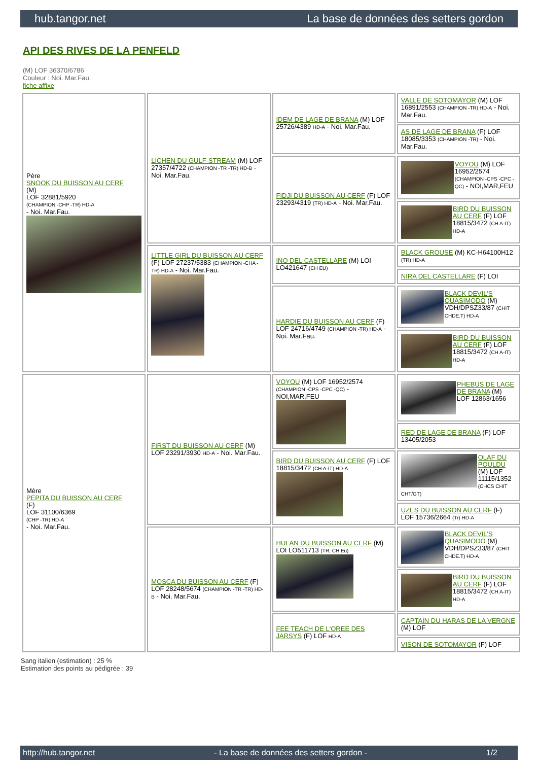hub.tangor.net La base de données des setters gordon
API DES RIVES DE LA PENFELD
(M) LOF 36370/6786
Couleur : Noi. Mar.Fau.
fiche affixe
| Père SNOOK DU BUISSON AU CERF (M) LOF 32881/5920 (CHAMPION -CHP -TR) HD-A - Noi. Mar.Fau. | LICHEN DU GULF-STREAM (M) LOF 27357/4722 (CHAMPION -TR -TR) HD-B - Noi. Mar.Fau. | IDEM DE LAGE DE BRANA (M) LOF 25726/4389 HD-A - Noi. Mar.Fau. | VALLE DE SOTOMAYOR (M) LOF 16891/2553 (CHAMPION -TR) HD-A - Noi. Mar.Fau. |
| | | | AS DE LAGE DE BRANA (F) LOF 18085/3353 (CHAMPION -TR) - Noi. Mar.Fau. |
| | | FIDJI DU BUISSON AU CERF (F) LOF 23293/4319 (TR) HD-A - Noi. Mar.Fau. | VOYOU (M) LOF 16952/2574 (CHAMPION -CPS -CPC -QC) - NOI,MAR,FEU |
| | | | BIRD DU BUISSON AU CERF (F) LOF 18815/3472 (CH A-IT) HD-A |
| | LITTLE GIRL DU BUISSON AU CERF (F) LOF 27237/5383 (CHAMPION -CHA -TR) HD-A - Noi. Mar.Fau. | INO DEL CASTELLARE (M) LOI LO421647 (CH EU) | BLACK GROUSE (M) KC-H64100H12 (TR) HD-A |
| | | | NIRA DEL CASTELLARE (F) LOI |
| | | HARDIE DU BUISSON AU CERF (F) LOF 24716/4749 (CHAMPION -TR) HD-A - Noi. Mar.Fau. | BLACK DEVIL'S QUASIMODO (M) VDH/DPSZ33/87 (CHIT CHDE.T) HD-A |
| | | | BIRD DU BUISSON AU CERF (F) LOF 18815/3472 (CH A-IT) HD-A |
| Mère PEPITA DU BUISSON AU CERF (F) LOF 31100/6369 (CHP -TR) HD-A - Noi. Mar.Fau. | FIRST DU BUISSON AU CERF (M) LOF 23291/3930 HD-A - Noi. Mar.Fau. | VOYOU (M) LOF 16952/2574 (CHAMPION -CPS -CPC -QC) - NOI,MAR,FEU | PHEBUS DE LAGE DE BRANA (M) LOF 12863/1656 |
| | | | RED DE LAGE DE BRANA (F) LOF 13405/2053 |
| | | BIRD DU BUISSON AU CERF (F) LOF 18815/3472 (CH A-IT) HD-A | OLAF DU POULDU (M) LOF 11115/1352 (CHCS CHIT CHT/GT) |
| | | | UZES DU BUISSON AU CERF (F) LOF 15736/2664 (Tr) HD-A |
| | MOSCA DU BUISSON AU CERF (F) LOF 28248/5674 (CHAMPION -TR -TR) HD-B - Noi. Mar.Fau. | HULAN DU BUISSON AU CERF (M) LOI LO511713 (TR, CH Eu) | BLACK DEVIL'S QUASIMODO (M) VDH/DPSZ33/87 (CHIT CHDE.T) HD-A |
| | | | BIRD DU BUISSON AU CERF (F) LOF 18815/3472 (CH A-IT) HD-A |
| | | FEE TEACH DE L'OREE DES JARSYS (F) LOF HD-A | CAPTAIN DU HARAS DE LA VERGNE (M) LOF |
| | | | VISON DE SOTOMAYOR (F) LOF |
Sang italien (estimation) : 25 %
Estimation des points au pédigrée : 39
http://hub.tangor.net - La base de données des setters gordon - 1/2